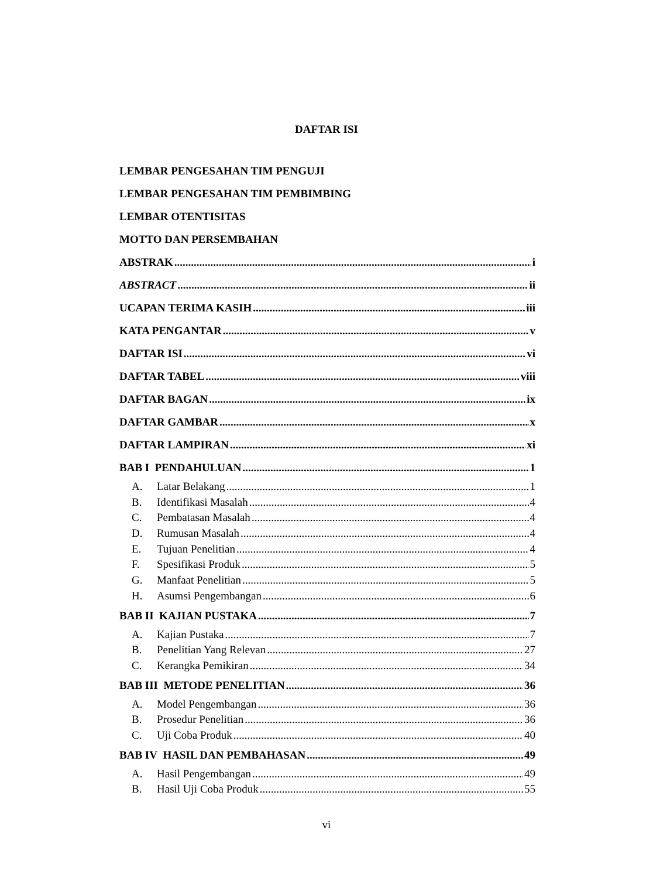DAFTAR ISI
LEMBAR PENGESAHAN TIM PENGUJI
LEMBAR PENGESAHAN TIM PEMBIMBING
LEMBAR OTENTISITAS
MOTTO DAN PERSEMBAHAN
ABSTRAK i
ABSTRACT ii
UCAPAN TERIMA KASIH iii
KATA PENGANTAR v
DAFTAR ISI vi
DAFTAR TABEL viii
DAFTAR BAGAN ix
DAFTAR GAMBAR x
DAFTAR LAMPIRAN xi
BAB I PENDAHULUAN 1
A. Latar Belakang 1
B. Identifikasi Masalah 4
C. Pembatasan Masalah 4
D. Rumusan Masalah 4
E. Tujuan Penelitian 4
F. Spesifikasi Produk 5
G. Manfaat Penelitian 5
H. Asumsi Pengembangan 6
BAB II KAJIAN PUSTAKA 7
A. Kajian Pustaka 7
B. Penelitian Yang Relevan 27
C. Kerangka Pemikiran 34
BAB III METODE PENELITIAN 36
A. Model Pengembangan 36
B. Prosedur Penelitian 36
C. Uji Coba Produk 40
BAB IV HASIL DAN PEMBAHASAN 49
A. Hasil Pengembangan 49
B. Hasil Uji Coba Produk 55
vi